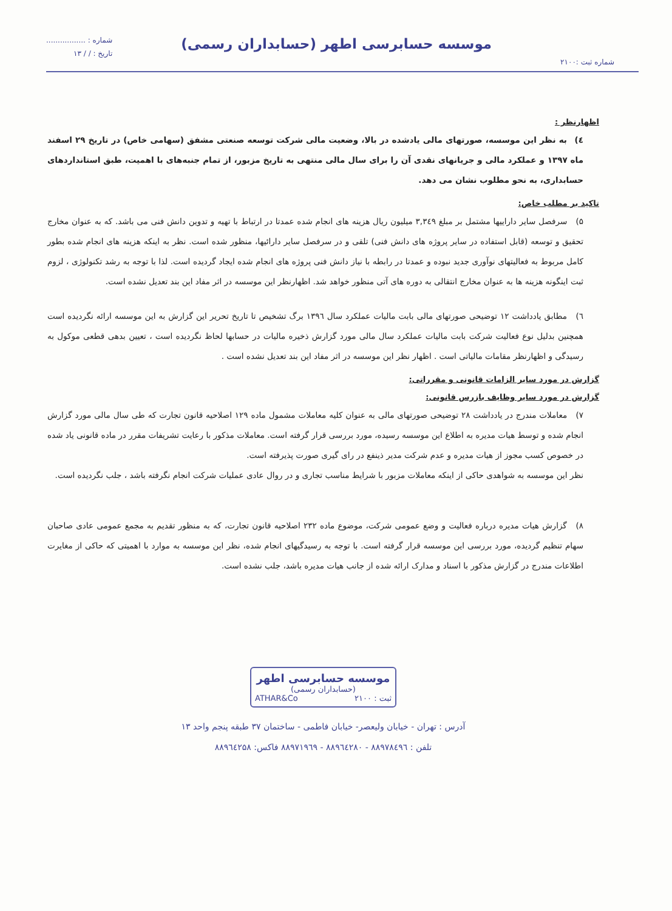شماره ثبت :۲۱۰۰
موسسه حسابرسی اطهر (حسابداران رسمی)
شماره : .................
تاریخ : / / ۱۳
اظهارنظر :
٤) به نظر این موسسه، صورتهای مالی یادشده در بالا، وضعیت مالی شرکت توسعه صنعتی مشفق (سهامی خاص) در تاریخ ۲۹ اسفند ماه ۱۳۹۷ و عملکرد مالی و جریانهای نقدی آن را برای سال مالی منتهی به تاریخ مزبور، از تمام جنبه‌های با اهمیت، طبق استانداردهای حسابداری، به نحو مطلوب نشان می دهد.
تاکید بر مطلب خاص:
۵) سرفصل سایر داراییها مشتمل بر مبلغ ۳,۳٤۹ میلیون ریال هزینه های انجام شده عمدتا در ارتباط با تهیه و تدوین دانش فنی می باشد. که به عنوان مخارج تحقیق و توسعه (قابل استفاده در سایر پروژه های دانش فنی) تلقی و در سرفصل سایر دارائیها، منظور شده است. نظر به اینکه هزینه های انجام شده بطور کامل مربوط به فعالیتهای نوآوری جدید نبوده و عمدتا در رابطه با نیاز دانش فنی پروژه های انجام شده ایجاد گردیده است. لذا با توجه به رشد تکنولوژی ، لزوم ثبت اینگونه هزینه ها به عنوان مخارج انتقالی به دوره های آتی منظور خواهد شد. اظهارنظر این موسسه در اثر مفاد این بند تعدیل نشده است.
٦) مطابق یادداشت ۱۲ توضیحی صورتهای مالی بابت مالیات عملکرد سال ۱۳۹٦ برگ تشخیص تا تاریخ تحریر این گزارش به این موسسه ارائه نگردیده است همچنین بدلیل نوع فعالیت شرکت بابت مالیات عملکرد سال مالی مورد گزارش ذخیره مالیات در حسابها لحاظ نگردیده است ، تعیین بدهی قطعی موکول به رسیدگی و اظهارنظر مقامات مالیاتی است . اظهار نظر این موسسه در اثر مفاد این بند تعدیل نشده است .
گزارش در مورد سایر الزامات قانونی و مقرراتی:
گزارش در مورد سایر وظایف بازرس قانونی:
۷) معاملات مندرج در یادداشت ۲۸ توضیحی صورتهای مالی به عنوان کلیه معاملات مشمول ماده ۱۲۹ اصلاحیه قانون تجارت که طی سال مالی مورد گزارش انجام شده و توسط هیات مدیره به اطلاع این موسسه رسیده، مورد بررسی قرار گرفته است. معاملات مذکور با رعایت تشریفات مقرر در ماده قانونی یاد شده در خصوص کسب مجوز از هیات مدیره و عدم شرکت مدیر ذینفع در رای گیری صورت پذیرفته است.
نظر این موسسه به شواهدی حاکی از اینکه معاملات مزبور با شرایط مناسب تجاری و در روال عادی عملیات شرکت انجام نگرفته باشد ، جلب نگردیده است.
۸) گزارش هیات مدیره درباره فعالیت و وضع عمومی شرکت، موضوع ماده ۲۳۲ اصلاحیه قانون تجارت، که به منظور تقدیم به مجمع عمومی عادی صاحبان سهام تنظیم گردیده، مورد بررسی این موسسه قرار گرفته است. با توجه به رسیدگیهای انجام شده، نظر این موسسه به موارد با اهمیتی که حاکی از مغایرت اطلاعات مندرج در گزارش مذکور با اسناد و مدارک ارائه شده از جانب هیات مدیره باشد، جلب نشده است.
موسسه حسابرسی اطهر
(حسابداران رسمی)
ثبت : ۲۱۰۰ ATHAR&Co
آدرس : تهران - خیابان ولیعصر- خیابان فاطمی - ساختمان ۳۷ طبقه پنجم واحد ۱۳
تلفن : ۸۸۹۷۸٤۹٦ - ۸۸۹٦٤۲۸۰ - ۸۸۹۷۱۹٦۹ فاکس: ۸۸۹٦٤۲۵۸